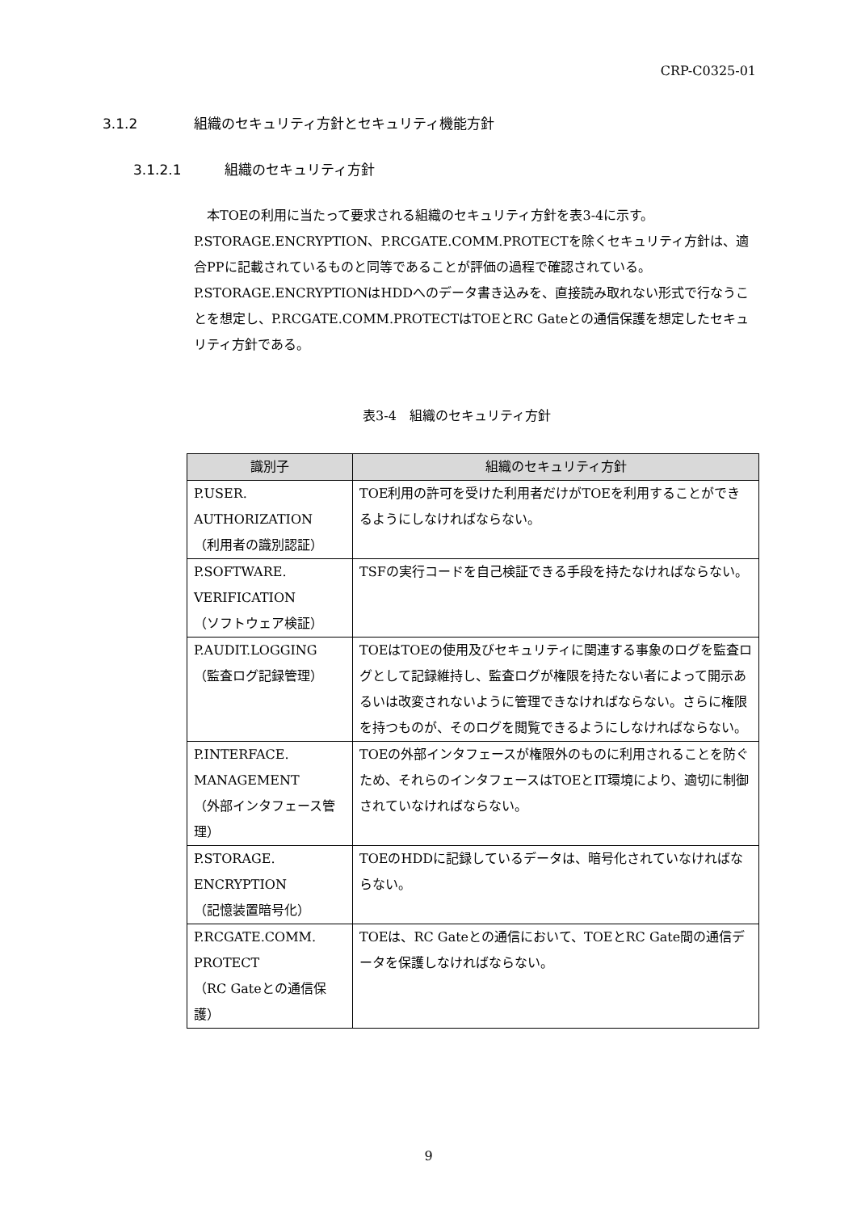CRP-C0325-01
3.1.2 組織のセキュリティ方針とセキュリティ機能方針
3.1.2.1 組織のセキュリティ方針
　本TOEの利用に当たって要求される組織のセキュリティ方針を表3-4に示す。
P.STORAGE.ENCRYPTION、P.RCGATE.COMM.PROTECTを除くセキュリティ方針は、適合PPに記載されているものと同等であることが評価の過程で確認されている。
P.STORAGE.ENCRYPTIONはHDDへのデータ書き込みを、直接読み取れない形式で行なうことを想定し、P.RCGATE.COMM.PROTECTはTOEとRC Gateとの通信保護を想定したセキュリティ方針である。
表3-4　組織のセキュリティ方針
| 識別子 | 組織のセキュリティ方針 |
| --- | --- |
| P.USER. AUTHORIZATION （利用者の識別認証） | TOE利用の許可を受けた利用者だけがTOEを利用することができるようにしなければならない。 |
| P.SOFTWARE. VERIFICATION （ソフトウェア検証） | TSFの実行コードを自己検証できる手段を持たなければならない。 |
| P.AUDIT.LOGGING （監査ログ記録管理） | TOEはTOEの使用及びセキュリティに関連する事象のログを監査ログとして記録維持し、監査ログが権限を持たない者によって開示あるいは改変されないように管理できなければならない。さらに権限を持つものが、そのログを閲覧できるようにしなければならない。 |
| P.INTERFACE. MANAGEMENT （外部インタフェース管理） | TOEの外部インタフェースが権限外のものに利用されることを防ぐため、それらのインタフェースはTOEとIT環境により、適切に制御されていなければならない。 |
| P.STORAGE. ENCRYPTION （記憶装置暗号化） | TOEのHDDに記録しているデータは、暗号化されていなければならない。 |
| P.RCGATE.COMM. PROTECT （RC Gateとの通信保護） | TOEは、RC Gateとの通信において、TOEとRC Gate間の通信データを保護しなければならない。 |
9